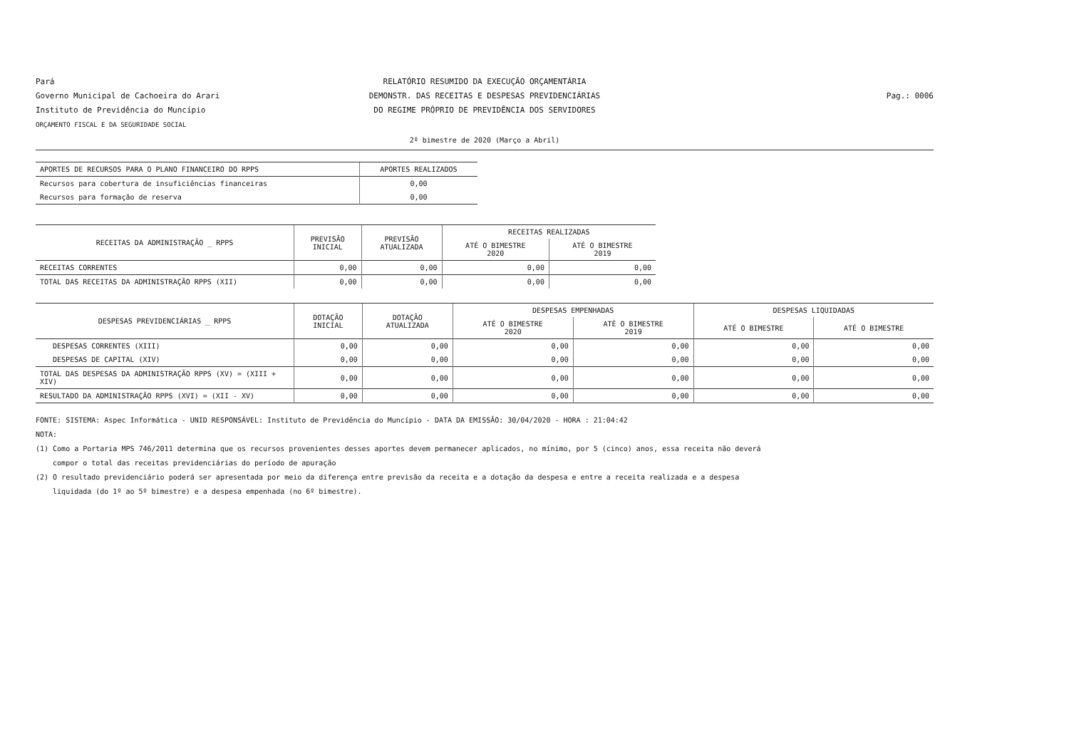Pará
Governo Municipal de Cachoeira do Arari
Instituto de Previdência do Muncípio
ORÇAMENTO FISCAL E DA SEGURIDADE SOCIAL
RELATÓRIO RESUMIDO DA EXECUÇÃO ORÇAMENTÁRIA
DEMONSTR. DAS RECEITAS E DESPESAS PREVIDENCIÁRIAS
DO REGIME PRÓPRIO DE PREVIDÊNCIA DOS SERVIDORES
Pag.: 0006
2º bimestre de 2020 (Março a Abril)
| APORTES DE RECURSOS PARA O PLANO FINANCEIRO DO RPPS | APORTES REALIZADOS |
| --- | --- |
| Recursos para cobertura de insuficiências financeiras | 0,00 |
| Recursos para formação de reserva | 0,00 |
| RECEITAS DA ADMINISTRAÇÃO _ RPPS | PREVISÃO INICIAL | PREVISÃO ATUALIZADA | RECEITAS REALIZADAS | |
| --- | --- | --- | --- | --- |
| | | | ATÉ O BIMESTRE 2020 | ATÉ O BIMESTRE 2019 |
| RECEITAS CORRENTES | 0,00 | 0,00 | 0,00 | 0,00 |
| TOTAL DAS RECEITAS DA ADMINISTRAÇÃO RPPS (XII) | 0,00 | 0,00 | 0,00 | 0,00 |
| DESPESAS PREVIDENCIÁRIAS _ RPPS | DOTAÇÃO INICIAL | DOTAÇÃO ATUALIZADA | DESPESAS EMPENHADAS | | DESPESAS LIQUIDADAS | |
| --- | --- | --- | --- | --- | --- | --- |
| | | | ATÉ O BIMESTRE 2020 | ATÉ O BIMESTRE 2019 | ATÉ O BIMESTRE | ATÉ O BIMESTRE |
| DESPESAS CORRENTES (XIII) | 0,00 | 0,00 | 0,00 | 0,00 | 0,00 | 0,00 |
| DESPESAS DE CAPITAL (XIV) | 0,00 | 0,00 | 0,00 | 0,00 | 0,00 | 0,00 |
| TOTAL DAS DESPESAS DA ADMINISTRAÇÃO RPPS (XV) = (XIII + XIV) | 0,00 | 0,00 | 0,00 | 0,00 | 0,00 | 0,00 |
| RESULTADO DA ADMINISTRAÇÃO RPPS (XVI) = (XII - XV) | 0,00 | 0,00 | 0,00 | 0,00 | 0,00 | 0,00 |
FONTE: SISTEMA: Aspec Informática - UNID RESPONSÁVEL: Instituto de Previdência do Muncípio - DATA DA EMISSÃO: 30/04/2020 - HORA : 21:04:42
NOTA:
(1) Como a Portaria MPS 746/2011 determina que os recursos provenientes desses aportes devem permanecer aplicados, no mínimo, por 5 (cinco) anos, essa receita não deverá
compor o total das receitas previdenciárias do período de apuração
(2) O resultado previdenciário poderá ser apresentada por meio da diferença entre previsão da receita e a dotação da despesa e entre a receita realizada e a despesa
liquidada (do 1º ao 5º bimestre) e a despesa empenhada (no 6º bimestre).